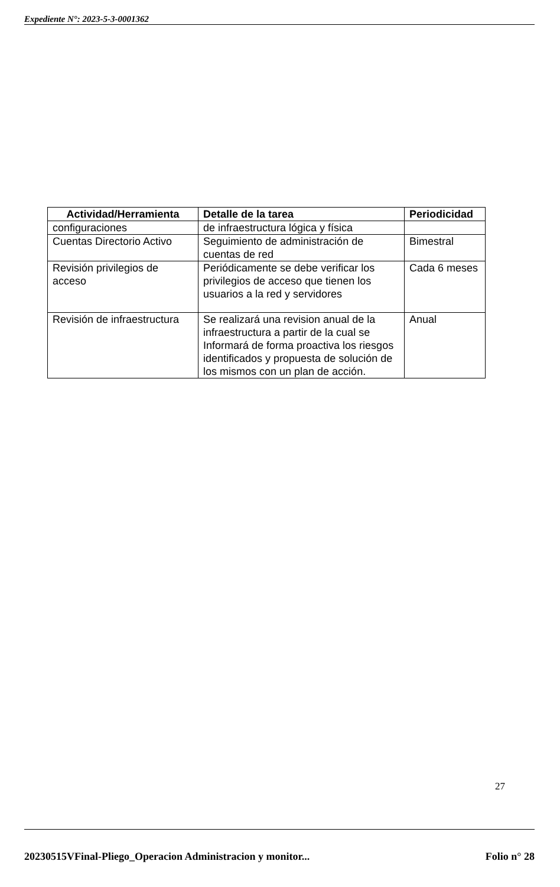Expediente N°: 2023-5-3-0001362
| Actividad/Herramienta | Detalle de la tarea | Periodicidad |
| --- | --- | --- |
| configuraciones | de infraestructura lógica y física | |
| Cuentas Directorio Activo | Seguimiento de administración de cuentas de red | Bimestral |
| Revisión privilegios de acceso | Periódicamente se debe verificar los privilegios de acceso que tienen los usuarios a la red y servidores | Cada 6 meses |
| Revisión de infraestructura | Se realizará una revision anual de la infraestructura a partir de la cual se Informará de forma proactiva los riesgos identificados y propuesta de solución de los mismos con un plan de acción. | Anual |
27
20230515VFinal-Pliego_Operacion Administracion y monitor... Folio n° 28